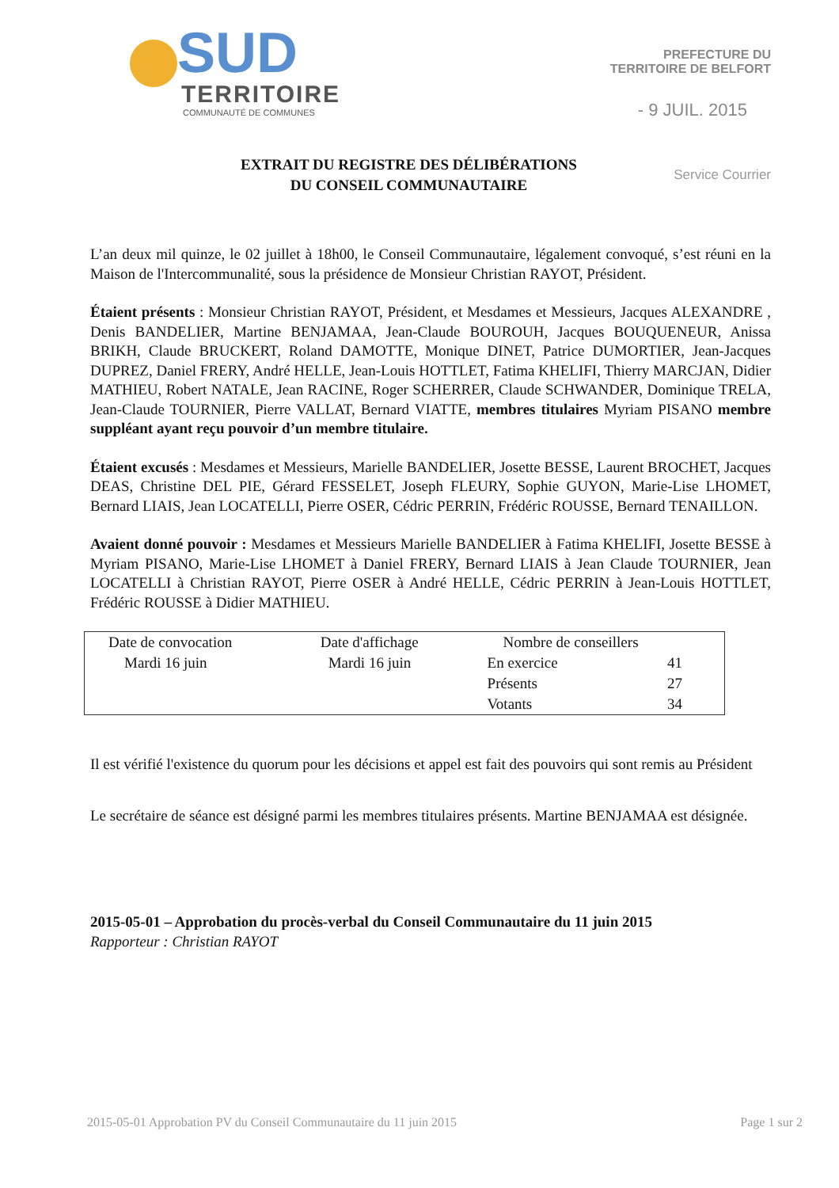SUD
TERRITOIRE
COMMUNAUTÉ DE COMMUNES
PREFECTURE DU
TERRITOIRE DE BELFORT
- 9 JUIL. 2015
EXTRAIT DU REGISTRE DES DÉLIBÉRATIONS
DU CONSEIL COMMUNAUTAIRE
Service Courrier
L’an deux mil quinze, le 02 juillet à 18h00, le Conseil Communautaire, légalement convoqué, s’est réuni en la Maison de l'Intercommunalité, sous la présidence de Monsieur Christian RAYOT, Président.
Étaient présents : Monsieur Christian RAYOT, Président, et Mesdames et Messieurs, Jacques ALEXANDRE , Denis BANDELIER, Martine BENJAMAA, Jean-Claude BOUROUH, Jacques BOUQUENEUR, Anissa BRIKH, Claude BRUCKERT, Roland DAMOTTE, Monique DINET, Patrice DUMORTIER, Jean-Jacques DUPREZ, Daniel FRERY, André HELLE, Jean-Louis HOTTLET, Fatima KHELIFI, Thierry MARCJAN, Didier MATHIEU, Robert NATALE, Jean RACINE, Roger SCHERRER, Claude SCHWANDER, Dominique TRELA, Jean-Claude TOURNIER, Pierre VALLAT, Bernard VIATTE, membres titulaires Myriam PISANO membre suppléant ayant reçu pouvoir d’un membre titulaire.
Étaient excusés : Mesdames et Messieurs, Marielle BANDELIER, Josette BESSE, Laurent BROCHET, Jacques DEAS, Christine DEL PIE, Gérard FESSELET, Joseph FLEURY, Sophie GUYON, Marie-Lise LHOMET, Bernard LIAIS, Jean LOCATELLI, Pierre OSER, Cédric PERRIN, Frédéric ROUSSE, Bernard TENAILLON.
Avaient donné pouvoir : Mesdames et Messieurs Marielle BANDELIER à Fatima KHELIFI, Josette BESSE à Myriam PISANO, Marie-Lise LHOMET à Daniel FRERY, Bernard LIAIS à Jean Claude TOURNIER, Jean LOCATELLI à Christian RAYOT, Pierre OSER à André HELLE, Cédric PERRIN à Jean-Louis HOTTLET, Frédéric ROUSSE à Didier MATHIEU.
| Date de convocation | Date d'affichage | Nombre de conseillers | |
| Mardi 16 juin | Mardi 16 juin | En exercice | 41 |
| | | Présents | 27 |
| | | Votants | 34 |
Il est vérifié l'existence du quorum pour les décisions et appel est fait des pouvoirs qui sont remis au Président
Le secrétaire de séance est désigné parmi les membres titulaires présents. Martine BENJAMAA est désignée.
2015-05-01 – Approbation du procès-verbal du Conseil Communautaire du 11 juin 2015
Rapporteur : Christian RAYOT
2015-05-01 Approbation PV du Conseil Communautaire du 11 juin 2015 Page 1 sur 2